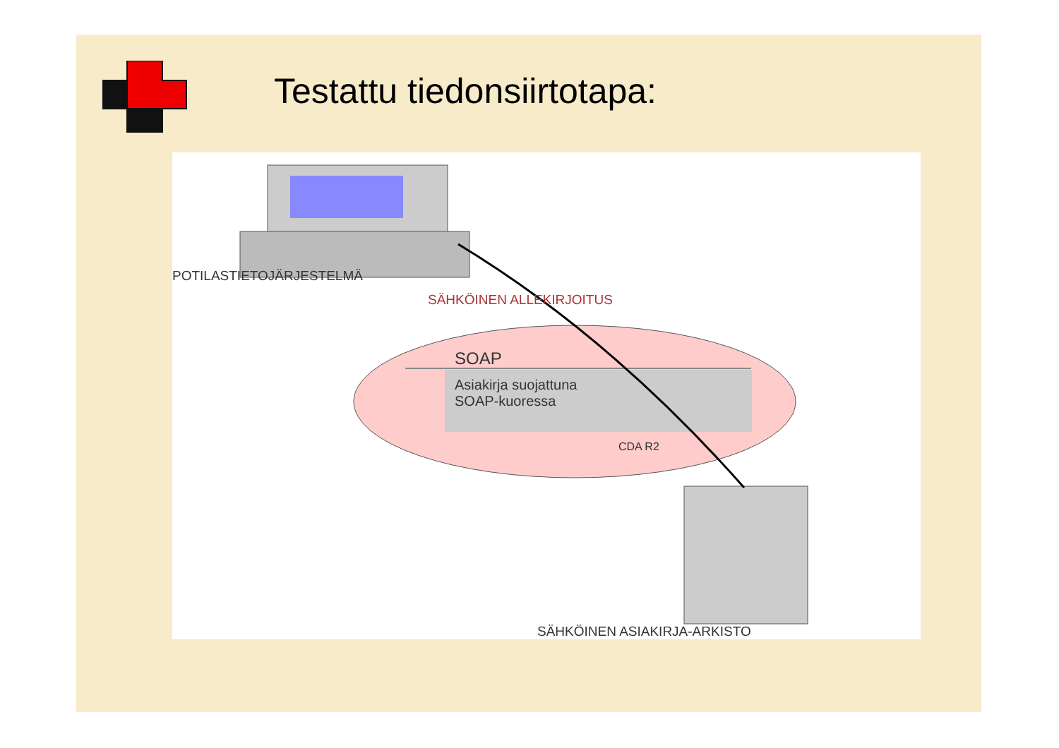Testattu tiedonsiirtotapa:
POTILASTIETOJÄRJESTELMÄ
SÄHKÖINEN ALLEKIRJOITUS
SOAP
Asiakirja suojattuna
SOAP-kuoressa
CDA R2
SÄHKÖINEN ASIAKIRJA-ARKISTO